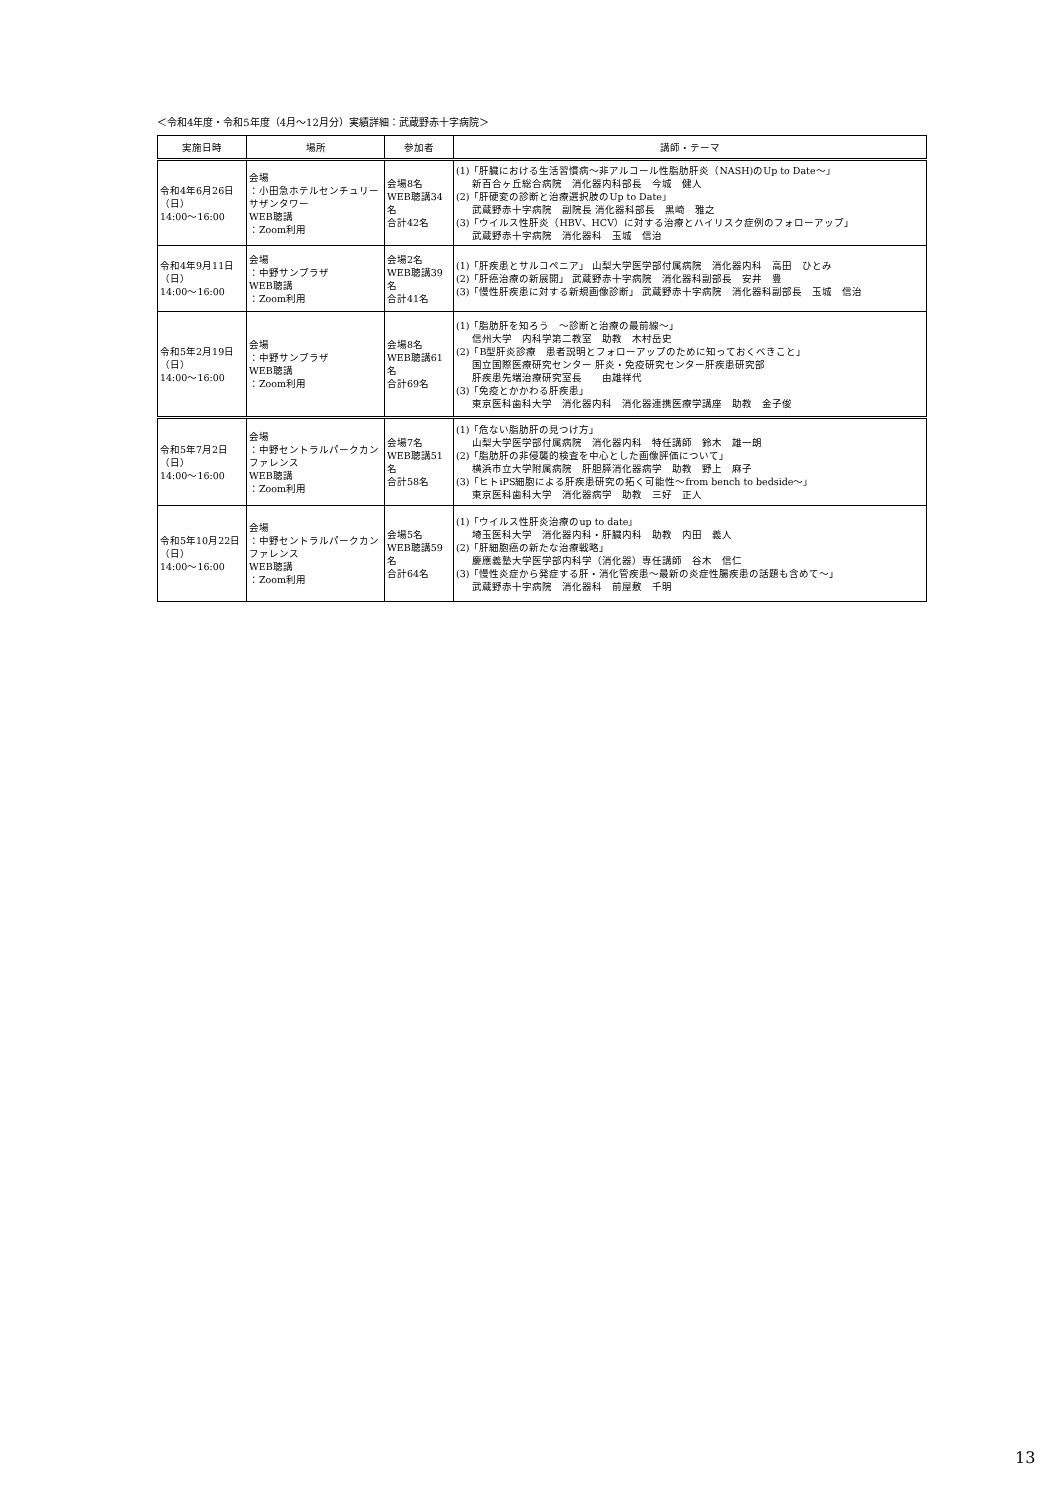＜令和4年度・令和5年度（4月～12月分）実績詳細：武蔵野赤十字病院＞
| 実施日時 | 場所 | 参加者 | 講師・テーマ |
| --- | --- | --- | --- |
| 令和4年6月26日（日） 14:00～16:00 | 会場 ：小田急ホテルセンチュリーサザンタワー WEB聴講 ：Zoom利用 | 会場8名 WEB聴講34名 合計42名 | (1)「肝臓における生活習慣病～非アルコール性脂肪肝炎（NASH)のUp to Date～」 新百合ヶ丘総合病院 消化器内科部長 今城 健人 (2)「肝硬変の診断と治療選択肢のUp to Date」 武蔵野赤十字病院 副院長 消化器科部長 黒崎 雅之 (3)「ウイルス性肝炎（HBV、HCV）に対する治療とハイリスク症例のフォローアップ」 武蔵野赤十字病院 消化器科 玉城 信治 |
| 令和4年9月11日（日） 14:00～16:00 | 会場 ：中野サンプラザ WEB聴講 ：Zoom利用 | 会場2名 WEB聴講39名 合計41名 | (1)「肝疾患とサルコペニア」 山梨大学医学部付属病院 消化器内科 高田 ひとみ (2)「肝癌治療の新展開」 武蔵野赤十字病院 消化器科副部長 安井 豊 (3)「慢性肝疾患に対する新規画像診断」 武蔵野赤十字病院 消化器科副部長 玉城 信治 |
| 令和5年2月19日（日） 14:00～16:00 | 会場 ：中野サンプラザ WEB聴講 ：Zoom利用 | 会場8名 WEB聴講61名 合計69名 | (1)「脂肪肝を知ろう ～診断と治療の最前線～」 信州大学 内科学第二教室 助教 木村岳史 (2)「B型肝炎診療 患者説明とフォローアップのために知っておくべきこと」 国立国際医療研究センター 肝炎・免疫研究センター肝疾患研究部 肝疾患先端治療研究室長 由雄祥代 (3)「免疫とかかわる肝疾患」 東京医科歯科大学 消化器内科 消化器連携医療学講座 助教 金子俊 |
| 令和5年7月2日（日） 14:00～16:00 | 会場 ：中野セントラルパークカンファレンス WEB聴講 ：Zoom利用 | 会場7名 WEB聴講51名 合計58名 | (1)「危ない脂肪肝の見つけ方」 山梨大学医学部付属病院 消化器内科 特任講師 鈴木 雄一朗 (2)「脂肪肝の非侵襲的検査を中心とした画像評価について」 横浜市立大学附属病院 肝胆膵消化器病学 助教 野上 麻子 (3)「ヒトiPS細胞による肝疾患研究の拓く可能性～from bench to bedside～」 東京医科歯科大学 消化器病学 助教 三好 正人 |
| 令和5年10月22日（日） 14:00～16:00 | 会場 ：中野セントラルパークカンファレンス WEB聴講 ：Zoom利用 | 会場5名 WEB聴講59名 合計64名 | (1)「ウイルス性肝炎治療のup to date」 埼玉医科大学 消化器内科・肝臓内科 助教 内田 義人 (2)「肝細胞癌の新たな治療戦略」 慶應義塾大学医学部内科学（消化器）専任講師 谷木 信仁 (3)「慢性炎症から発症する肝・消化管疾患～最新の炎症性腸疾患の話題も含めて～」 武蔵野赤十字病院 消化器科 前屋敷 千明 |
13